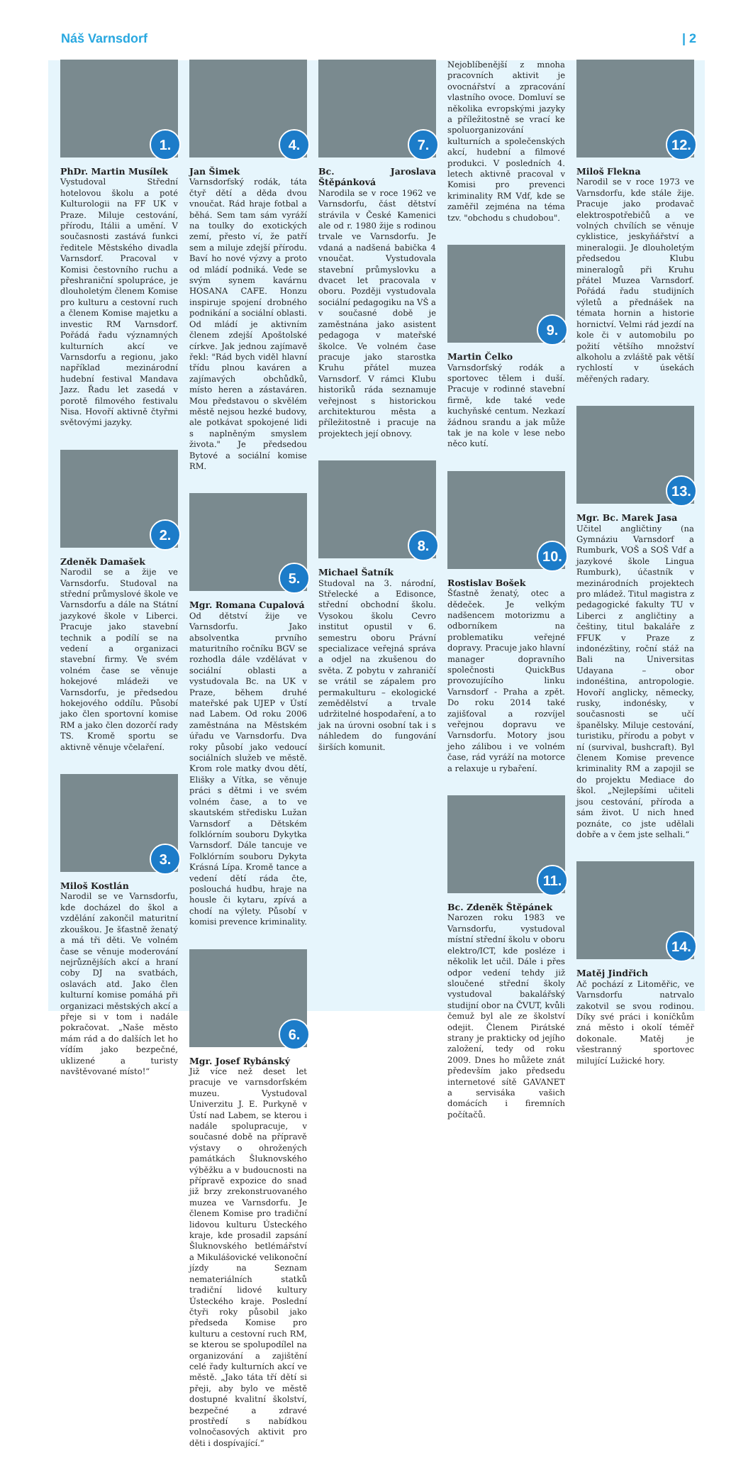Náš Varnsdorf | 2
1.
PhDr. Martin Musílek
Vystudoval Střední hotelovou školu a poté Kulturologii na FF UK v Praze. Miluje cestování, přírodu, Itálii a umění. V současnosti zastává funkci ředitele Městského divadla Varnsdorf. Pracoval v Komisi čestovního ruchu a přeshraniční spolupráce, je dlouholetým členem Komise pro kulturu a cestovní ruch a členem Komise majetku a investic RM Varnsdorf. Pořádá řadu významných kulturních akcí ve Varnsdorfu a regionu, jako například mezinárodní hudební festival Mandava Jazz. Řadu let zasedá v porotě filmového festivalu Nisa. Hovoří aktivně čtyřmi světovými jazyky.
2.
Zdeněk Damašek
Narodil se a žije ve Varnsdorfu. Studoval na střední průmyslové škole ve Varnsdorfu a dále na Státní jazykové škole v Liberci. Pracuje jako stavební technik a podílí se na vedení a organizaci stavební firmy. Ve svém volném čase se věnuje hokejové mládeži ve Varnsdorfu, je předsedou hokejového oddílu. Působí jako člen sportovní komise RM a jako člen dozorčí rady TS. Kromě sportu se aktivně věnuje včelaření.
3.
Miloš Kostlán
Narodil se ve Varnsdorfu, kde docházel do škol a vzdělání zakončil maturitní zkouškou. Je šťastně ženatý a má tři děti. Ve volném čase se věnuje moderování nejrůznějších akcí a hraní coby DJ na svatbách, oslavách atd. Jako člen kulturní komise pomáhá při organizaci městských akcí a přeje si v tom i nadále pokračovat. „Naše město mám rád a do dalších let ho vídím jako bezpečné, uklizené a turisty navštěvované místo!“
4.
Jan Šimek
Varnsdorfský rodák, táta čtyř dětí a děda dvou vnoučat. Rád hraje fotbal a běhá. Sem tam sám vyráží na toulky do exotických zemí, přesto ví, že patří sem a miluje zdejší přírodu. Baví ho nové výzvy a proto od mládí podniká. Vede se svým synem kavárnu HOSANA CAFE. Honzu inspiruje spojení drobného podnikání a sociální oblasti. Od mládí je aktivním členem zdejší Apoštolské církve. Jak jednou zajímavě řekl: "Rád bych viděl hlavní třídu plnou kaváren a zajímavých obchůdků, místo heren a zástaváren. Mou představou o skvělém městě nejsou hezké budovy, ale potkávat spokojené lidi s naplněným smyslem života." Je předsedou Bytové a sociální komise RM.
5.
Mgr. Romana Cupalová
Od dětství žije ve Varnsdorfu. Jako absolventka prvního maturitního ročníku BGV se rozhodla dále vzdělávat v sociální oblasti a vystudovala Bc. na UK v Praze, během druhé mateřské pak UJEP v Ústí nad Labem. Od roku 2006 zaměstnána na Městském úřadu ve Varnsdorfu. Dva roky působí jako vedoucí sociálních služeb ve městě. Krom role matky dvou dětí, Elišky a Vítka, se věnuje práci s dětmi i ve svém volném čase, a to ve skautském středisku Lužan Varnsdorf a Dětském folklórním souboru Dykytka Varnsdorf. Dále tancuje ve Folklórním souboru Dykyta Krásná Lípa. Kromě tance a vedení dětí ráda čte, poslouchá hudbu, hraje na housle či kytaru, zpívá a chodí na výlety. Působí v komisi prevence kriminality.
6.
Mgr. Josef Rybánský
Již více než deset let pracuje ve varnsdorfském muzeu. Vystudoval Univerzitu J. E. Purkyně v Ústí nad Labem, se kterou i nadále spolupracuje, v současné době na přípravě výstavy o ohrožených památkách Šluknovského výběžku a v budoucnosti na přípravě expozice do snad již brzy zrekonstruovaného muzea ve Varnsdorfu. Je členem Komise pro tradiční lidovou kulturu Ústeckého kraje, kde prosadil zapsání Šluknovského betlémářství a Mikulášovické velikonoční jízdy na Seznam nemateriálních statků tradiční lidové kultury Ústeckého kraje. Poslední čtyři roky působil jako předseda Komise pro kulturu a cestovní ruch RM, se kterou se spolupodílel na organizování a zajištění celé řady kulturních akcí ve městě. „Jako táta tří dětí si přeji, aby bylo ve městě dostupné kvalitní školství, bezpečné a zdravé prostředí s nabídkou volnočasových aktivit pro děti i dospívající.“
7.
Bc. Jaroslava Štěpánková
Narodila se v roce 1962 ve Varnsdorfu, část dětství strávila v České Kamenici ale od r. 1980 žije s rodinou trvale ve Varnsdorfu. Je vdaná a nadšená babička 4 vnoučat. Vystudovala stavební průmyslovku a dvacet let pracovala v oboru. Později vystudovala sociální pedagogiku na VŠ a v současné době je zaměstnána jako asistent pedagoga v mateřské školce. Ve volném čase pracuje jako starostka Kruhu přátel muzea Varnsdorf. V rámci Klubu historiků ráda seznamuje veřejnost s historickou architekturou města a příležitostně i pracuje na projektech její obnovy.
8.
Michael Šatník
Studoval na 3. národní, Střelecké a Edisonce, střední obchodní školu. Vysokou školu Cevro institut opustil v 6. semestru oboru Právní specializace veřejná správa a odjel na zkušenou do světa. Z pobytu v zahraničí se vrátil se zápalem pro permakulturu – ekologické zemědělství a trvale udržitelné hospodaření, a to jak na úrovni osobní tak i s náhledem do fungování širších komunit.
Nejoblíbenější z mnoha pracovních aktivit je ovocnářství a zpracování vlastního ovoce. Domluví se několika evropskými jazyky a příležitostně se vrací ke spoluorganizování kulturních a společenských akcí, hudební a filmové produkci. V posledních 4. letech aktivně pracoval v Komisi pro prevenci kriminality RM Vdf, kde se zaměřil zejména na téma tzv. "obchodu s chudobou".
9.
Martin Čelko
Varnsdorfský rodák a sportovec tělem i duší. Pracuje v rodinné stavební firmě, kde také vede kuchyňské centum. Nezkazí žádnou srandu a jak může tak je na kole v lese nebo něco kutí.
10.
Rostislav Bošek
Šťastně ženatý, otec a dědeček. Je velkým nadšencem motorizmu a odborníkem na problematiku veřejné dopravy. Pracuje jako hlavní manager dopravního společnosti QuickBus provozujícího linku Varnsdorf - Praha a zpět. Do roku 2014 také zajišťoval a rozvíjel veřejnou dopravu ve Varnsdorfu. Motory jsou jeho zálibou i ve volném čase, rád vyráží na motorce a relaxuje u rybaření.
11.
Bc. Zdeněk Štěpánek
Narozen roku 1983 ve Varnsdorfu, vystudoval místní střední školu v oboru elektro/ICT, kde posléze i několik let učil. Dále i přes odpor vedení tehdy již sloučené střední školy vystudoval bakalářský studijní obor na ČVUT, kvůli čemuž byl ale ze školství odejit. Členem Pirátské strany je prakticky od jejího založení, tedy od roku 2009. Dnes ho můžete znát především jako předsedu internetové sítě GAVANET a servisáka vašich domácích i firemních počítačů.
12.
Miloš Flekna
Narodil se v roce 1973 ve Varnsdorfu, kde stále žije. Pracuje jako prodavač elektrospotřebičů a ve volných chvílích se věnuje cyklistice, jeskyňářství a mineralogii. Je dlouholetým předsedou Klubu mineralogů při Kruhu přátel Muzea Varnsdorf. Pořádá řadu studijních výletů a přednášek na témata hornin a historie hornictví. Velmi rád jezdí na kole či v automobilu po požití většího množství alkoholu a zvláště pak větší rychlostí v úsekách měřených radary.
13.
Mgr. Bc. Marek Jasa
Učitel angličtiny (na Gymnáziu Varnsdorf a Rumburk, VOŠ a SOŠ Vdf a jazykové škole Lingua Rumburk), účastník v mezinárodních projektech pro mládež. Titul magistra z pedagogické fakulty TU v Liberci z angličtiny a češtiny, titul bakaláře z FFUK v Praze z indonézštiny, roční stáž na Bali na Universitas Udayana – obor indonéština, antropologie. Hovoří anglicky, německy, rusky, indonésky, v současnosti se učí španělsky. Miluje cestování, turistiku, přírodu a pobyt v ní (survival, bushcraft). Byl členem Komise prevence kriminality RM a zapojil se do projektu Mediace do škol. „Nejlepšími učiteli jsou cestování, příroda a sám život. U nich hned poznáte, co jste udělali dobře a v čem jste selhali.“
14.
Matěj Jindřich
Ač pochází z Litoměřic, ve Varnsdorfu natrvalo zakotvil se svou rodinou. Díky své práci i koníčkům zná město i okolí téměř dokonale. Matěj je všestranný sportovec milující Lužické hory.